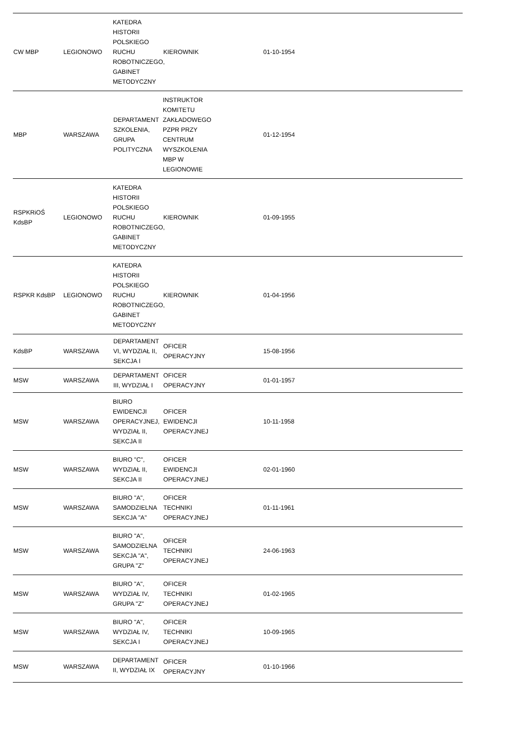| CW MBP | LEGIONOWO | KATEDRA HISTORII POLSKIEGO RUCHU ROBOTNICZEGO, GABINET METODYCZNY | KIEROWNIK | | 01-10-1954 | | | |
| MBP | WARSZAWA | DEPARTAMENT SZKOLENIA, GRUPA POLITYCZNA | INSTRUKTOR KOMITETU ZAKŁADOWEGO PZPR PRZY CENTRUM WYSZKOLENIA MBP W LEGIONOWIE | | 01-12-1954 | | | |
| RSPKRiOŚ KdsBP | LEGIONOWO | KATEDRA HISTORII POLSKIEGO RUCHU ROBOTNICZEGO, GABINET METODYCZNY | KIEROWNIK | | 01-09-1955 | | | |
| RSPKR KdsBP | LEGIONOWO | KATEDRA HISTORII POLSKIEGO RUCHU ROBOTNICZEGO, GABINET METODYCZNY | KIEROWNIK | | 01-04-1956 | | | |
| KdsBP | WARSZAWA | DEPARTAMENT VI, WYDZIAŁ II, SEKCJA I | OFICER OPERACYJNY | | 15-08-1956 | | | |
| MSW | WARSZAWA | DEPARTAMENT III, WYDZIAŁ I | OFICER OPERACYJNY | | 01-01-1957 | | | |
| MSW | WARSZAWA | BIURO EWIDENCJI OPERACYJNEJ, WYDZIAŁ II, SEKCJA II | OFICER EWIDENCJI OPERACYJNEJ | | 10-11-1958 | | | |
| MSW | WARSZAWA | BIURO "C", WYDZIAŁ II, SEKCJA II | OFICER EWIDENCJI OPERACYJNEJ | | 02-01-1960 | | | |
| MSW | WARSZAWA | BIURO "A", SAMODZIELNA SEKCJA "A" | OFICER TECHNIKI OPERACYJNEJ | | 01-11-1961 | | | |
| MSW | WARSZAWA | BIURO "A", SAMODZIELNA SEKCJA "A", GRUPA "Z" | OFICER TECHNIKI OPERACYJNEJ | | 24-06-1963 | | | |
| MSW | WARSZAWA | BIURO "A", WYDZIAŁ IV, GRUPA "Z" | OFICER TECHNIKI OPERACYJNEJ | | 01-02-1965 | | | |
| MSW | WARSZAWA | BIURO "A", WYDZIAŁ IV, SEKCJA I | OFICER TECHNIKI OPERACYJNEJ | | 10-09-1965 | | | |
| MSW | WARSZAWA | DEPARTAMENT II, WYDZIAŁ IX | OFICER OPERACYJNY | | 01-10-1966 | | | |